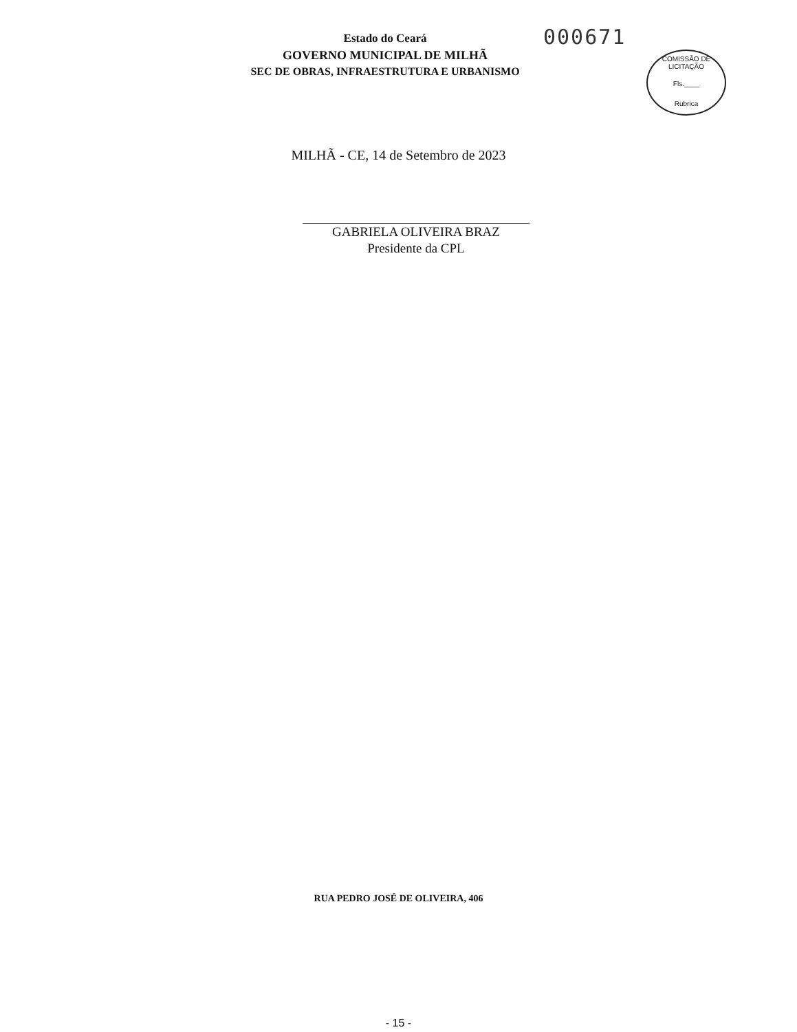Estado do Ceará
GOVERNO MUNICIPAL DE MILHÃ
SEC DE OBRAS, INFRAESTRUTURA E URBANISMO
000671
COMISSÃO DE LICITAÇÃO
Fls.____
Rubrica
MILHÃ - CE, 14 de Setembro de 2023
GABRIELA OLIVEIRA BRAZ
Presidente da CPL
RUA PEDRO JOSÉ DE OLIVEIRA, 406
- 15 -